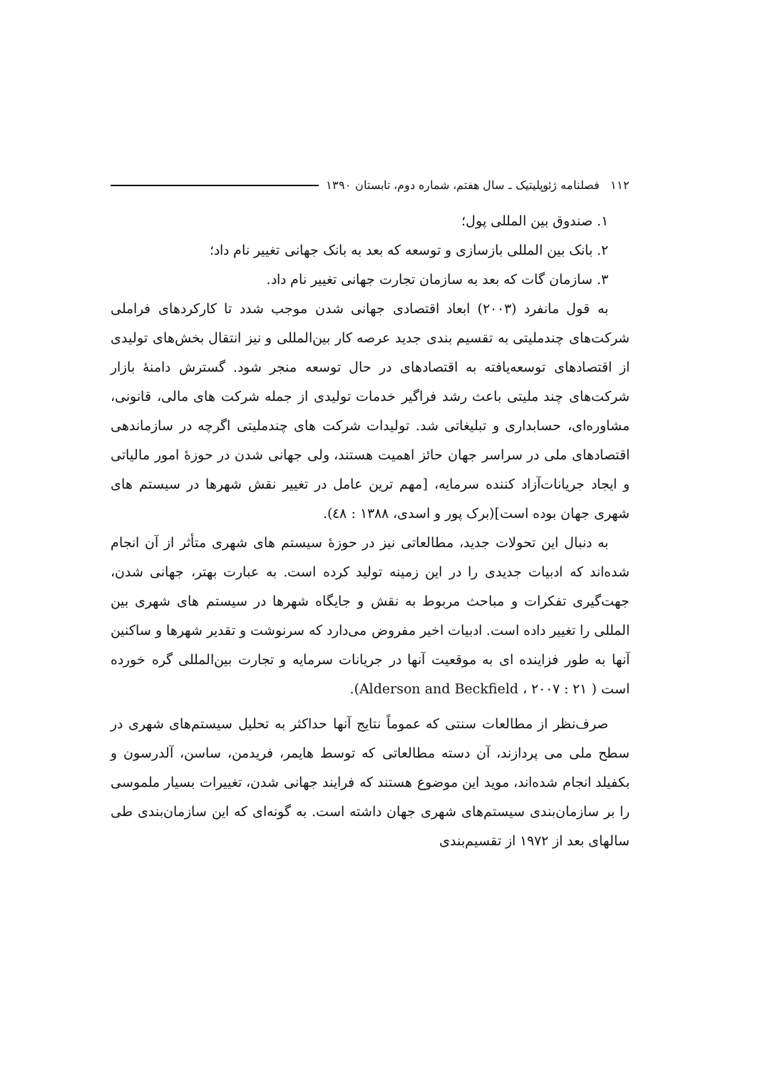۱۱۲ فصلنامه ژئوپلیتیک ـ سال هفتم، شماره دوم، تابستان ۱۳۹۰
۱. صندوق بین المللی پول؛
۲. بانک بین المللی بازسازی و توسعه که بعد به بانک جهانی تغییر نام داد؛
۳. سازمان گات که بعد به سازمان تجارت جهانی تغییر نام داد.
به قول مانفرد (۲۰۰۳) ابعاد اقتصادی جهانی شدن موجب شدد تا کارکردهای فراملی شرکت‌های چندملیتی به تقسیم بندی جدید عرصه کار بین‌المللی و نیز انتقال بخش‌های تولیدی از اقتصادهای توسعه‌یافته به اقتصادهای در حال توسعه منجر شود. گسترش دامنهٔ بازار شرکت‌های چند ملیتی باعث رشد فراگیر خدمات تولیدی از جمله شرکت های مالی، قانونی، مشاوره‌ای، حسابداری و تبلیغاتی شد. تولیدات شرکت های چندملیتی اگرچه در سازماندهی اقتصادهای ملی در سراسر جهان حائز اهمیت هستند، ولی جهانی شدن در حوزهٔ امور مالیاتی و ایجاد جریانات‌آزاد کننده سرمایه، [مهم ترین عامل در تغییر نقش شهرها در سیستم های شهری جهان بوده است](برک پور و اسدی، ۱۳۸۸ : ٤٨).
به دنبال این تحولات جدید، مطالعاتی نیز در حوزهٔ سیستم های شهری متأثر از آن انجام شده‌اند که ادبیات جدیدی را در این زمینه تولید کرده است. به عبارت بهتر، جهانی شدن، جهت‌گیری تفکرات و مباحث مربوط به نقش و جایگاه شهرها در سیستم های شهری بین المللی را تغییر داده است. ادبیات اخیر مفروض می‌دارد که سرنوشت و تقدیر شهرها و ساکنین آنها به طور فزاینده ای به موقعیت آنها در جریانات سرمایه و تجارت بین‌المللی گره خورده است ( Alderson and Beckfield ، ۲۰۰۷ : ۲۱).
صرف‌نظر از مطالعات سنتی که عموماً نتایج آنها حداکثر به تحلیل سیستم‌های شهری در سطح ملی می پردازند، آن دسته مطالعاتی که توسط هایمر، فریدمن، ساسن، آلدرسون و بکفیلد انجام شده‌اند، موید این موضوع هستند که فرایند جهانی شدن، تغییرات بسیار ملموسی را بر سازمان‌بندی سیستم‌های شهری جهان داشته است. به گونه‌ای که این سازمان‌بندی طی سالهای بعد از ۱۹۷۲ از تقسیم‌بندی